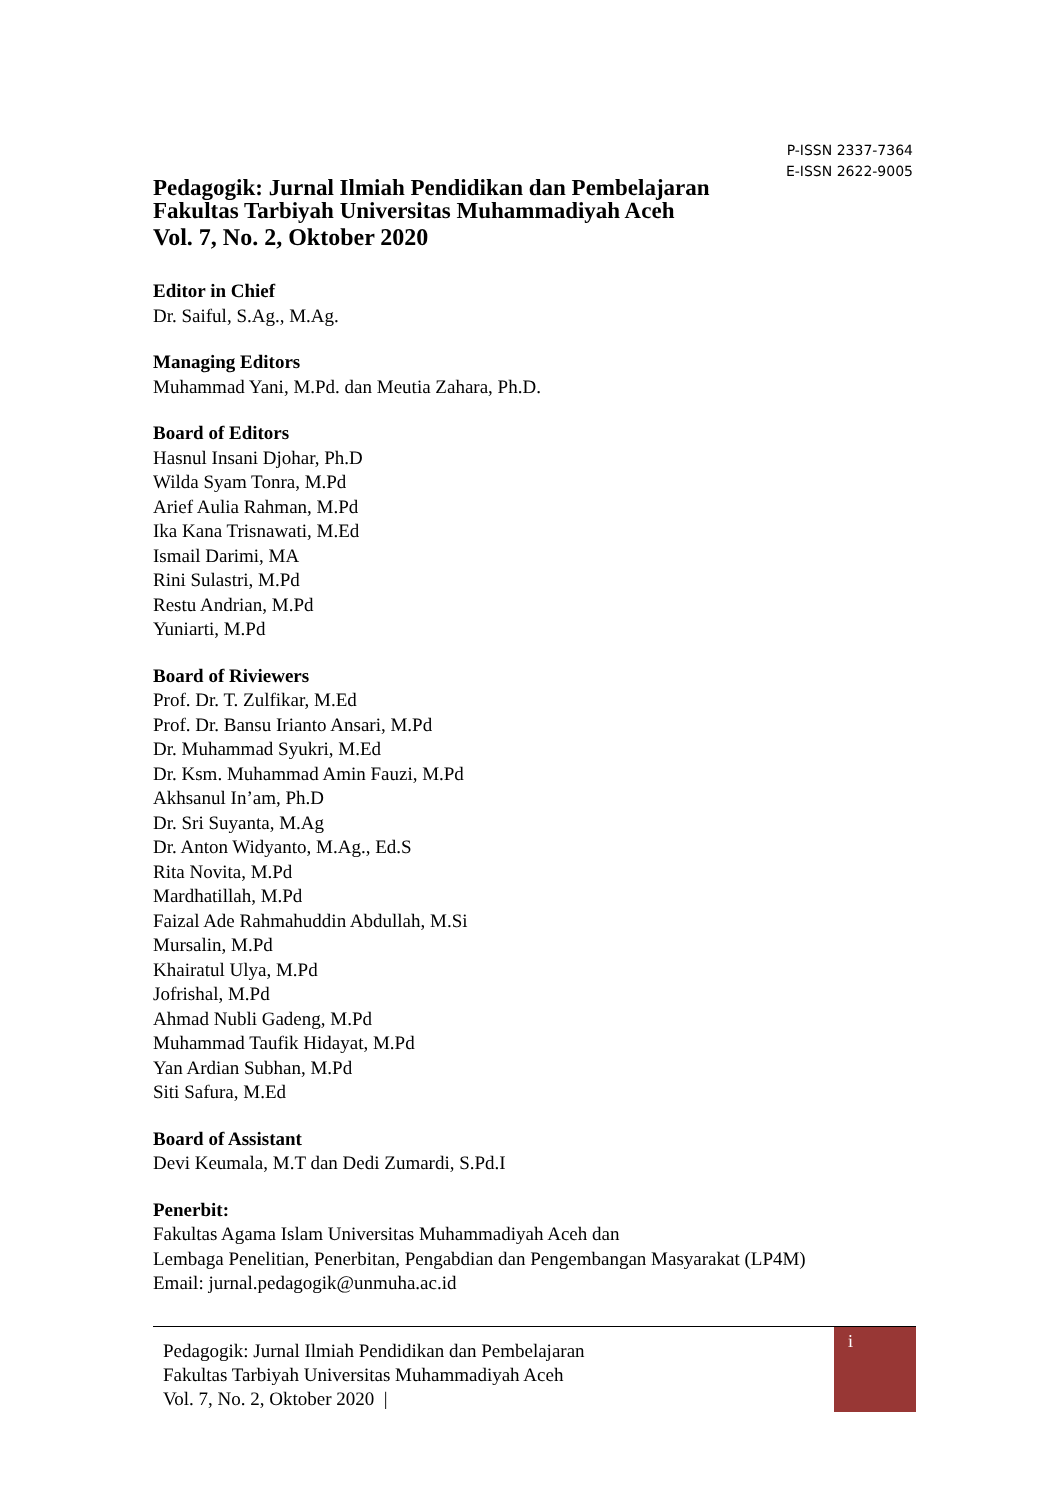P-ISSN 2337-7364
E-ISSN 2622-9005
Pedagogik: Jurnal Ilmiah Pendidikan dan Pembelajaran
Fakultas Tarbiyah Universitas Muhammadiyah Aceh
Vol. 7, No. 2, Oktober 2020
Editor in Chief
Dr. Saiful, S.Ag., M.Ag.
Managing Editors
Muhammad Yani, M.Pd. dan Meutia Zahara, Ph.D.
Board of Editors
Hasnul Insani Djohar, Ph.D
Wilda Syam Tonra, M.Pd
Arief Aulia Rahman, M.Pd
Ika Kana Trisnawati, M.Ed
Ismail Darimi, MA
Rini Sulastri, M.Pd
Restu Andrian, M.Pd
Yuniarti, M.Pd
Board of Riviewers
Prof. Dr. T. Zulfikar, M.Ed
Prof. Dr. Bansu Irianto Ansari, M.Pd
Dr. Muhammad Syukri, M.Ed
Dr. Ksm. Muhammad Amin Fauzi, M.Pd
Akhsanul In’am, Ph.D
Dr. Sri Suyanta, M.Ag
Dr. Anton Widyanto, M.Ag., Ed.S
Rita Novita, M.Pd
Mardhatillah, M.Pd
Faizal Ade Rahmahuddin Abdullah, M.Si
Mursalin, M.Pd
Khairatul Ulya, M.Pd
Jofrishal, M.Pd
Ahmad Nubli Gadeng, M.Pd
Muhammad Taufik Hidayat, M.Pd
Yan Ardian Subhan, M.Pd
Siti Safura, M.Ed
Board of Assistant
Devi Keumala, M.T dan Dedi Zumardi, S.Pd.I
Penerbit:
Fakultas Agama Islam Universitas Muhammadiyah Aceh dan
Lembaga Penelitian, Penerbitan, Pengabdian dan Pengembangan Masyarakat (LP4M)
Email: jurnal.pedagogik@unmuha.ac.id
Pedagogik: Jurnal Ilmiah Pendidikan dan Pembelajaran
Fakultas Tarbiyah Universitas Muhammadiyah Aceh
Vol. 7, No. 2, Oktober 2020 |
i